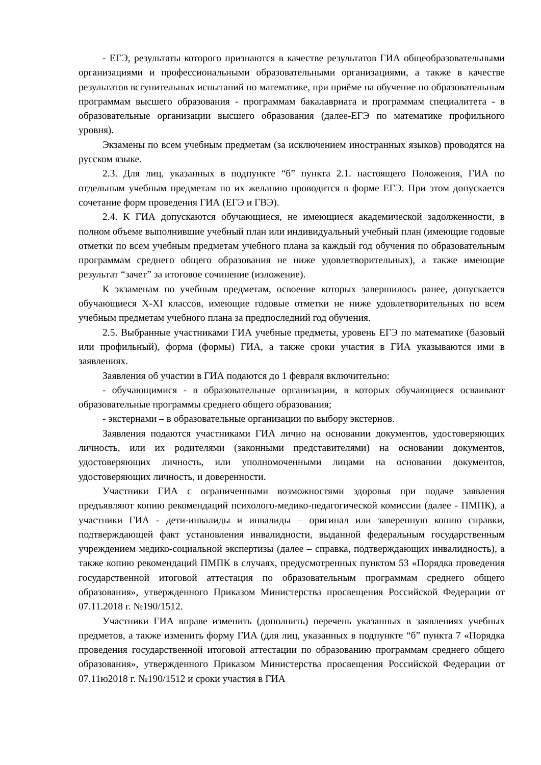- ЕГЭ, результаты которого признаются в качестве результатов ГИА общеобразовательными организациями и профессиональными образовательными организациями, а также в качестве результатов вступительных испытаний по математике, при приёме на обучение по образовательным программам высшего образования - программам бакалавриата и программам специалитета - в образовательные организации высшего образования (далее-ЕГЭ по математике профильного уровня).
Экзамены по всем учебным предметам (за исключением иностранных языков) проводятся на русском языке.
2.3. Для лиц, указанных в подпункте “б” пункта 2.1. настоящего Положения, ГИА по отдельным учебным предметам по их желанию проводится в форме ЕГЭ. При этом допускается сочетание форм проведения ГИА (ЕГЭ и ГВЭ).
2.4. К ГИА допускаются обучающиеся, не имеющиеся академической задолженности, в полном объеме выполнившие учебный план или индивидуальный учебный план (имеющие годовые отметки по всем учебным предметам учебного плана за каждый год обучения по образовательным программам среднего общего образования не ниже удовлетворительных), а также имеющие результат “зачет” за итоговое сочинение (изложение).
К экзаменам по учебным предметам, освоение которых завершилось ранее, допускается обучающиеся X-XI классов, имеющие годовые отметки не ниже удовлетворительных по всем учебным предметам учебного плана за предпоследний год обучения.
2.5. Выбранные участниками ГИА учебные предметы, уровень ЕГЭ по математике (базовый или профильный), форма (формы) ГИА, а также сроки участия в ГИА указываются ими в заявлениях.
Заявления об участии в ГИА подаются до 1 февраля включительно:
- обучающимися - в образовательные организации, в которых обучающиеся осваивают образовательные программы среднего общего образования;
- экстернами – в образовательные организации по выбору экстернов.
Заявления подаются участниками ГИА лично на основании документов, удостоверяющих личность, или их родителями (законными представителями) на основании документов, удостоверяющих личность, или уполномоченными лицами на основании документов, удостоверяющих личность, и доверенности.
Участники ГИА с ограниченными возможностями здоровья при подаче заявления предъявляют копию рекомендаций психолого-медико-педагогической комиссии (далее - ПМПК), а участники ГИА - дети-инвалиды и инвалиды – оригинал или заверенную копию справки, подтверждающей факт установления инвалидности, выданной федеральным государственным учреждением медико-социальной экспертизы (далее – справка, подтверждающих инвалидность), а также копию рекомендаций ПМПК в случаях, предусмотренных пунктом 53 «Порядка проведения государственной итоговой аттестация по образовательным программам среднего общего образования», утвержденного Приказом Министерства просвещения Российской Федерации от 07.11.2018 г. №190/1512.
Участники ГИА вправе изменить (дополнить) перечень указанных в заявлениях учебных предметов, а также изменить форму ГИА (для лиц, указанных в подпункте “б” пункта 7 «Порядка проведения государственной итоговой аттестации по образованию программам среднего общего образования», утвержденного Приказом Министерства просвещения Российской Федерации от 07.11ю2018 г. №190/1512 и сроки участия в ГИА